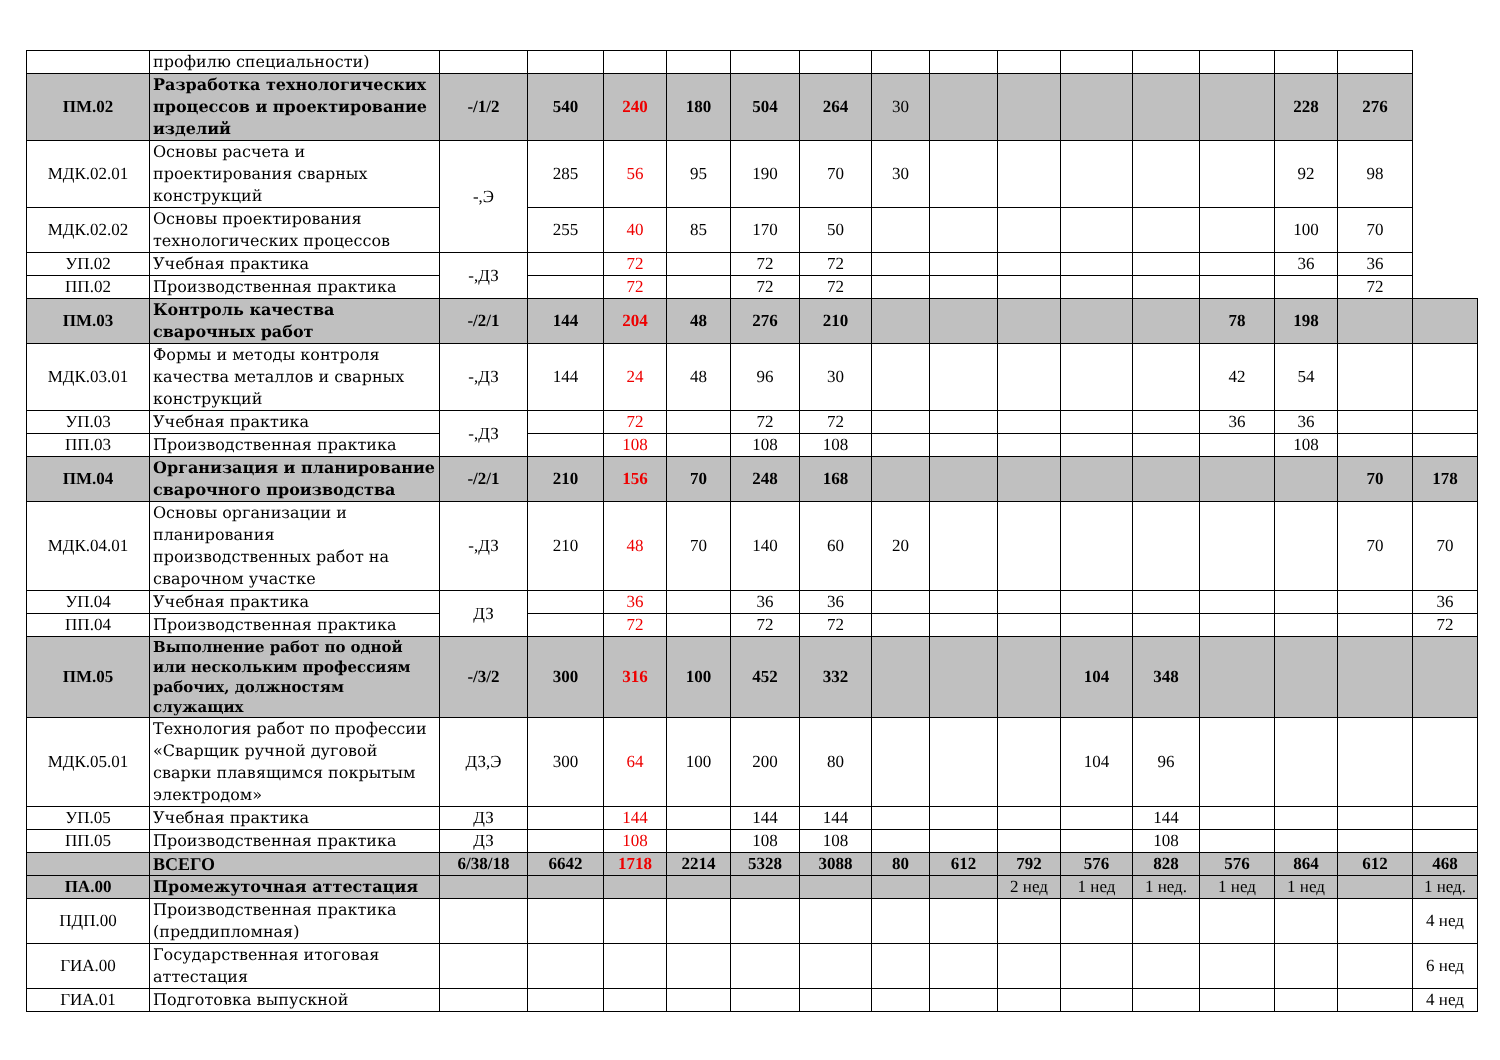| | профилю специальности) | | | | | | | | | | | | | | | |
| ПМ.02 | Разработка технологических процессов и проектирование изделий | -/1/2 | 540 | 240 | 180 | 504 | 264 | 30 | | | | | | 228 | 276 | |
| МДК.02.01 | Основы расчета и проектирования сварных конструкций | -,Э | 285 | 56 | 95 | 190 | 70 | 30 | | | | | | 92 | 98 | |
| МДК.02.02 | Основы проектирования технологических процессов | | 255 | 40 | 85 | 170 | 50 | | | | | | | 100 | 70 | |
| УП.02 | Учебная практика | -,ДЗ | | 72 | | 72 | 72 | | | | | | | 36 | 36 | |
| ПП.02 | Производственная практика | | | 72 | | 72 | 72 | | | | | | | | 72 | |
| ПМ.03 | Контроль качества сварочных работ | -/2/1 | 144 | 204 | 48 | 276 | 210 | | | | | | 78 | 198 | | |
| МДК.03.01 | Формы и методы контроля качества металлов и сварных конструкций | -,ДЗ | 144 | 24 | 48 | 96 | 30 | | | | | | 42 | 54 | | |
| УП.03 | Учебная практика | -,ДЗ | | 72 | | 72 | 72 | | | | | | 36 | 36 | | |
| ПП.03 | Производственная практика | | | 108 | | 108 | 108 | | | | | | | 108 | | |
| ПМ.04 | Организация и планирование сварочного производства | -/2/1 | 210 | 156 | 70 | 248 | 168 | | | | | | | | 70 | 178 |
| МДК.04.01 | Основы организации и планирования производственных работ на сварочном участке | -,ДЗ | 210 | 48 | 70 | 140 | 60 | 20 | | | | | | | 70 | 70 |
| УП.04 | Учебная практика | ДЗ | | 36 | | 36 | 36 | | | | | | | | | 36 |
| ПП.04 | Производственная практика | | | 72 | | 72 | 72 | | | | | | | | | 72 |
| ПМ.05 | Выполнение работ по одной или нескольким профессиям рабочих, должностям служащих | -/3/2 | 300 | 316 | 100 | 452 | 332 | | | | 104 | 348 | | | | |
| МДК.05.01 | Технология работ по профессии «Сварщик ручной дуговой сварки плавящимся покрытым электродом» | ДЗ,Э | 300 | 64 | 100 | 200 | 80 | | | | 104 | 96 | | | | |
| УП.05 | Учебная практика | ДЗ | | 144 | | 144 | 144 | | | | | 144 | | | | |
| ПП.05 | Производственная практика | ДЗ | | 108 | | 108 | 108 | | | | | 108 | | | | |
| | ВСЕГО | 6/38/18 | 6642 | 1718 | 2214 | 5328 | 3088 | 80 | 612 | 792 | 576 | 828 | 576 | 864 | 612 | 468 |
| ПА.00 | Промежуточная аттестация | | | | | | | | | 2 нед | 1 нед | 1 нед. | 1 нед | 1 нед | | 1 нед. |
| ПДП.00 | Производственная практика (преддипломная) | | | | | | | | | | | | | | | 4 нед |
| ГИА.00 | Государственная итоговая аттестация | | | | | | | | | | | | | | | 6 нед |
| ГИА.01 | Подготовка выпускной | | | | | | | | | | | | | | | 4 нед |